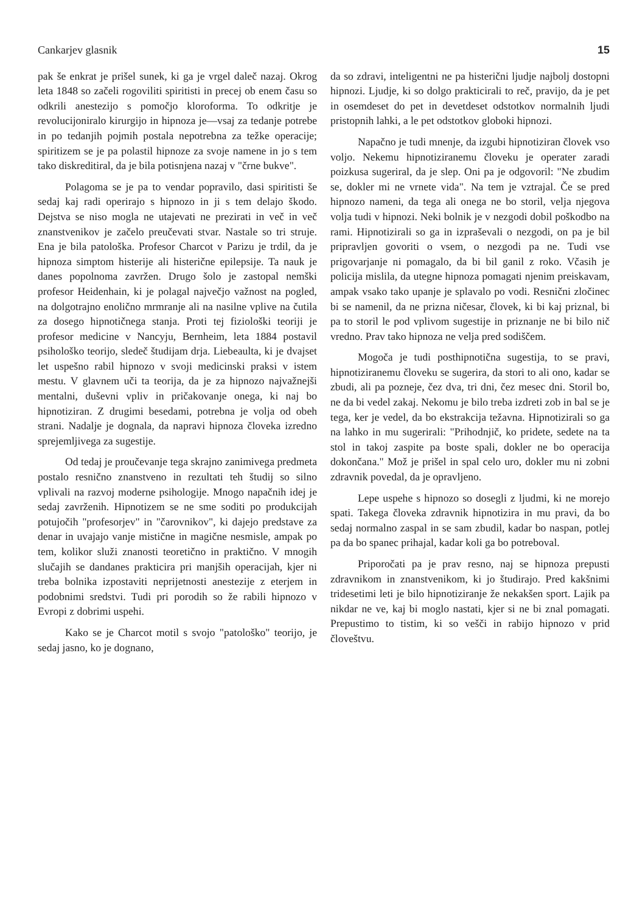Cankarjev glasnik 15
pak še enkrat je prišel sunek, ki ga je vrgel daleč nazaj. Okrog leta 1848 so začeli rogoviliti spiritisti in precej ob enem času so odkrili anestezijo s pomočjo kloroforma. To odkritje je revolucijoniralo kirurgijo in hipnoza je—vsaj za tedanje potrebe in po tedanjih pojmih postala nepotrebna za težke operacije; spiritizem se je pa polastil hipnoze za svoje namene in jo s tem tako diskreditiral, da je bila potisnjena nazaj v "črne bukve".
Polagoma se je pa to vendar popravilo, dasi spiritisti še sedaj kaj radi operirajo s hipnozo in ji s tem delajo škodo. Dejstva se niso mogla ne utajevati ne prezirati in več in več znanstvenikov je začelo preučevati stvar. Nastale so tri struje. Ena je bila patološka. Profesor Charcot v Parizu je trdil, da je hipnoza simptom histerije ali histerične epilepsije. Ta nauk je danes popolnoma zavržen. Drugo šolo je zastopal nemški profesor Heidenhain, ki je polagal največjo važnost na pogled, na dolgotrajno enolično mrmranje ali na nasilne vplive na čutila za dosego hipnotičnega stanja. Proti tej fiziološki teoriji je profesor medicine v Nancyju, Bernheim, leta 1884 postavil psihološko teorijo, sledeč študijam drja. Liebeaulta, ki je dvajset let uspešno rabil hipnozo v svoji medicinski praksi v istem mestu. V glavnem uči ta teorija, da je za hipnozo najvažnejši mentalni, duševni vpliv in pričakovanje onega, ki naj bo hipnotiziran. Z drugimi besedami, potrebna je volja od obeh strani. Nadalje je dognala, da napravi hipnoza človeka izredno sprejemljivega za sugestije.
Od tedaj je proučevanje tega skrajno zanimivega predmeta postalo resnično znanstveno in rezultati teh študij so silno vplivali na razvoj moderne psihologije. Mnogo napačnih idej je sedaj zavrženih. Hipnotizem se ne sme soditi po produkcijah potujočih "profesorjev" in "čarovnikov", ki dajejo predstave za denar in uvajajo vanje mistične in magične nesmisle, ampak po tem, kolikor služi znanosti teoretično in praktično. V mnogih slučajih se dandanes prakticira pri manjših operacijah, kjer ni treba bolnika izpostaviti neprijetnosti anestezije z eterjem in podobnimi sredstvi. Tudi pri porodih so že rabili hipnozo v Evropi z dobrimi uspehi.
Kako se je Charcot motil s svojo "patološko" teorijo, je sedaj jasno, ko je dognano,
da so zdravi, inteligentni ne pa histerični ljudje najbolj dostopni hipnozi. Ljudje, ki so dolgo prakticirali to reč, pravijo, da je pet in osemdeset do pet in devetdeset odstotkov normalnih ljudi pristopnih lahki, a le pet odstotkov globoki hipnozi.
Napačno je tudi mnenje, da izgubi hipnotiziran človek vso voljo. Nekemu hipnotiziranemu človeku je operater zaradi poizkusa sugeriral, da je slep. Oni pa je odgovoril: "Ne zbudim se, dokler mi ne vrnete vida". Na tem je vztrajal. Če se pred hipnozo nameni, da tega ali onega ne bo storil, velja njegova volja tudi v hipnozi. Neki bolnik je v nezgodi dobil poškodbo na rami. Hipnotizirali so ga in izpraševali o nezgodi, on pa je bil pripravljen govoriti o vsem, o nezgodi pa ne. Tudi vse prigovarjanje ni pomagalo, da bi bil ganil z roko. Včasih je policija mislila, da utegne hipnoza pomagati njenim preiskavam, ampak vsako tako upanje je splavalo po vodi. Resnični zločinec bi se namenil, da ne prizna ničesar, človek, ki bi kaj priznal, bi pa to storil le pod vplivom sugestije in priznanje ne bi bilo nič vredno. Prav tako hipnoza ne velja pred sodiščem.
Mogoča je tudi posthipnotična sugestija, to se pravi, hipnotiziranemu človeku se sugerira, da stori to ali ono, kadar se zbudi, ali pa pozneje, čez dva, tri dni, čez mesec dni. Storil bo, ne da bi vedel zakaj. Nekomu je bilo treba izdreti zob in bal se je tega, ker je vedel, da bo ekstrakcija težavna. Hipnotizirali so ga na lahko in mu sugerirali: "Prihodnjič, ko pridete, sedete na ta stol in takoj zaspite pa boste spali, dokler ne bo operacija dokončana." Mož je prišel in spal celo uro, dokler mu ni zobni zdravnik povedal, da je opravljeno.
Lepe uspehe s hipnozo so dosegli z ljudmi, ki ne morejo spati. Takega človeka zdravnik hipnotizira in mu pravi, da bo sedaj normalno zaspal in se sam zbudil, kadar bo naspan, potlej pa da bo spanec prihajal, kadar koli ga bo potreboval.
Priporočati pa je prav resno, naj se hipnoza prepusti zdravnikom in znanstvenikom, ki jo študirajo. Pred kakšnimi tridesetimi leti je bilo hipnotiziranje že nekakšen sport. Lajik pa nikdar ne ve, kaj bi moglo nastati, kjer si ne bi znal pomagati. Prepustimo to tistim, ki so vešči in rabijo hipnozo v prid človeštvu.